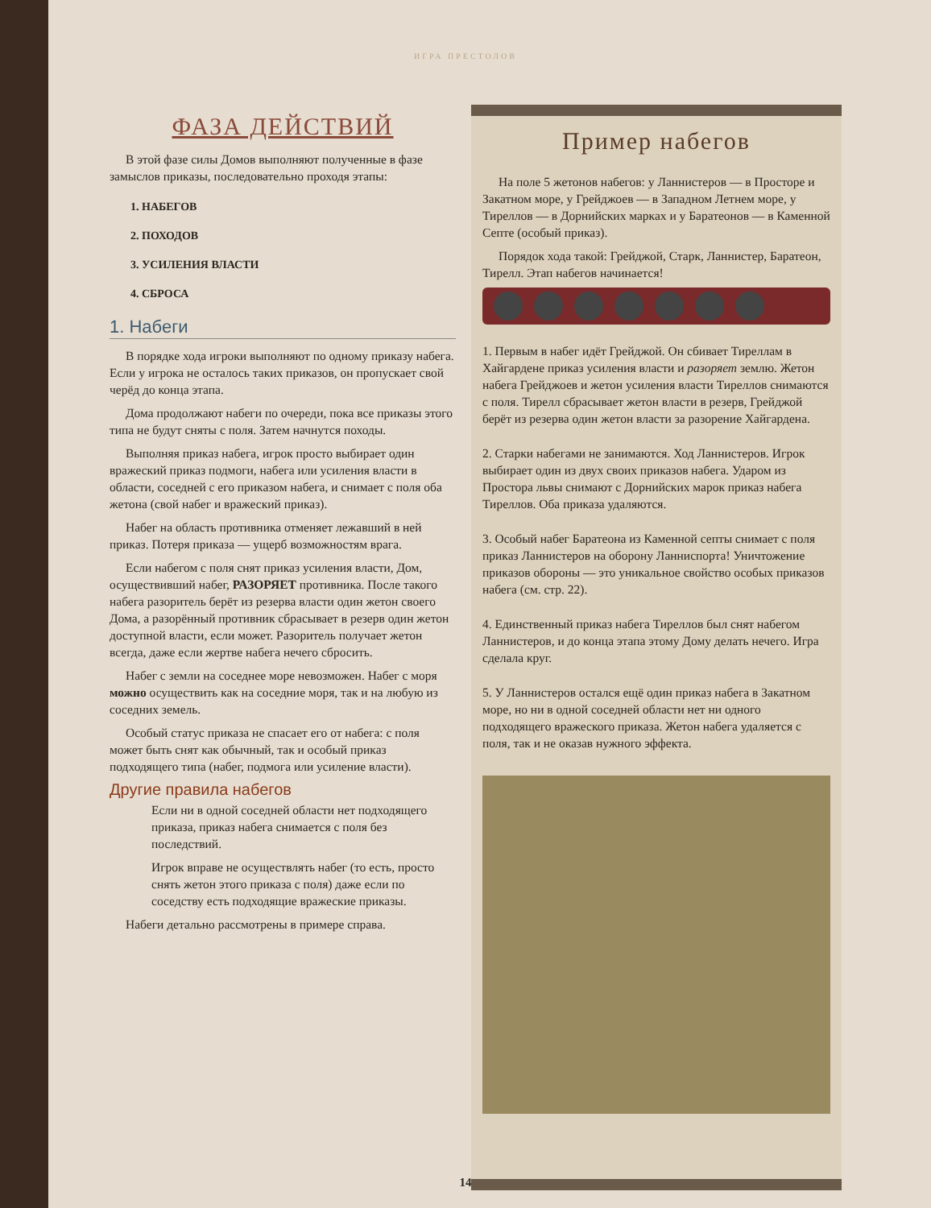ИГРА ПРЕСТОЛОВ
ФАЗА ДЕЙСТВИЙ
В этой фазе силы Домов выполняют полученные в фазе замыслов приказы, последовательно проходя этапы:
1. НАБЕГОВ
2. ПОХОДОВ
3. УСИЛЕНИЯ ВЛАСТИ
4. СБРОСА
1. Набеги
В порядке хода игроки выполняют по одному приказу набега. Если у игрока не осталось таких приказов, он пропускает свой черёд до конца этапа.
Дома продолжают набеги по очереди, пока все приказы этого типа не будут сняты с поля. Затем начнутся походы.
Выполняя приказ набега, игрок просто выбирает один вражеский приказ подмоги, набега или усиления власти в области, соседней с его приказом набега, и снимает с поля оба жетона (свой набег и вражеский приказ).
Набег на область противника отменяет лежавший в ней приказ. Потеря приказа — ущерб возможностям врага.
Если набегом с поля снят приказ усиления власти, Дом, осуществивший набег, РАЗОРЯЕТ противника. После такого набега разоритель берёт из резерва власти один жетон своего Дома, а разорённый противник сбрасывает в резерв один жетон доступной власти, если может. Разоритель получает жетон всегда, даже если жертве набега нечего сбросить.
Набег с земли на соседнее море невозможен. Набег с моря можно осуществить как на соседние моря, так и на любую из соседних земель.
Особый статус приказа не спасает его от набега: с поля может быть снят как обычный, так и особый приказ подходящего типа (набег, подмога или усиление власти).
Другие правила набегов
Если ни в одной соседней области нет подходящего приказа, приказ набега снимается с поля без последствий.
Игрок вправе не осуществлять набег (то есть, просто снять жетон этого приказа с поля) даже если по соседству есть подходящие вражеские приказы.
Набеги детально рассмотрены в примере справа.
Пример набегов
На поле 5 жетонов набегов: у Ланнистеров — в Просторе и Закатном море, у Грейджоев — в Западном Летнем море, у Тиреллов — в Дорнийских марках и у Баратеонов — в Каменной Септе (особый приказ).
Порядок хода такой: Грейджой, Старк, Ланнистер, Баратеон, Тирелл. Этап набегов начинается!
1. Первым в набег идёт Грейджой. Он сбивает Тиреллам в Хайгардене приказ усиления власти и разоряет землю. Жетон набега Грейджоев и жетон усиления власти Тиреллов снимаются с поля. Тирелл сбрасывает жетон власти в резерв, Грейджой берёт из резерва один жетон власти за разорение Хайгардена.
2. Старки набегами не занимаются. Ход Ланнистеров. Игрок выбирает один из двух своих приказов набега. Ударом из Простора львы снимают с Дорнийских марок приказ набега Тиреллов. Оба приказа удаляются.
3. Особый набег Баратеона из Каменной септы снимает с поля приказ Ланнистеров на оборону Ланниспорта! Уничтожение приказов обороны — это уникальное свойство особых приказов набега (см. стр. 22).
4. Единственный приказ набега Тиреллов был снят набегом Ланнистеров, и до конца этапа этому Дому делать нечего. Игра сделала круг.
5. У Ланнистеров остался ещё один приказ набега в Закатном море, но ни в одной соседней области нет ни одного подходящего вражеского приказа. Жетон набега удаляется с поля, так и не оказав нужного эффекта.
14